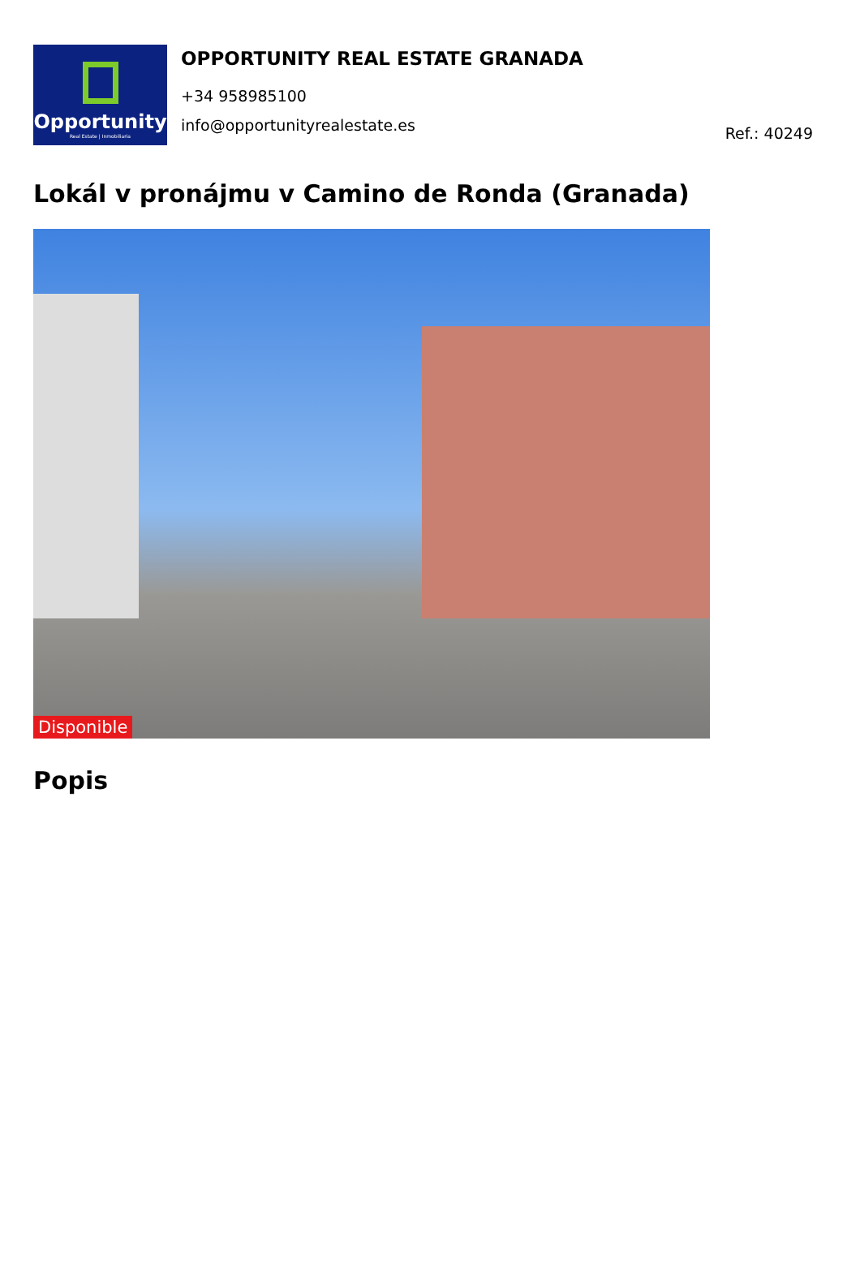Opportunity
Real Estate | Inmobiliaria
OPPORTUNITY REAL ESTATE GRANADA
+34 958985100
info@opportunityrealestate.es
Ref.: 40249
Lokál v pronájmu v Camino de Ronda (Granada)
Disponible
Popis